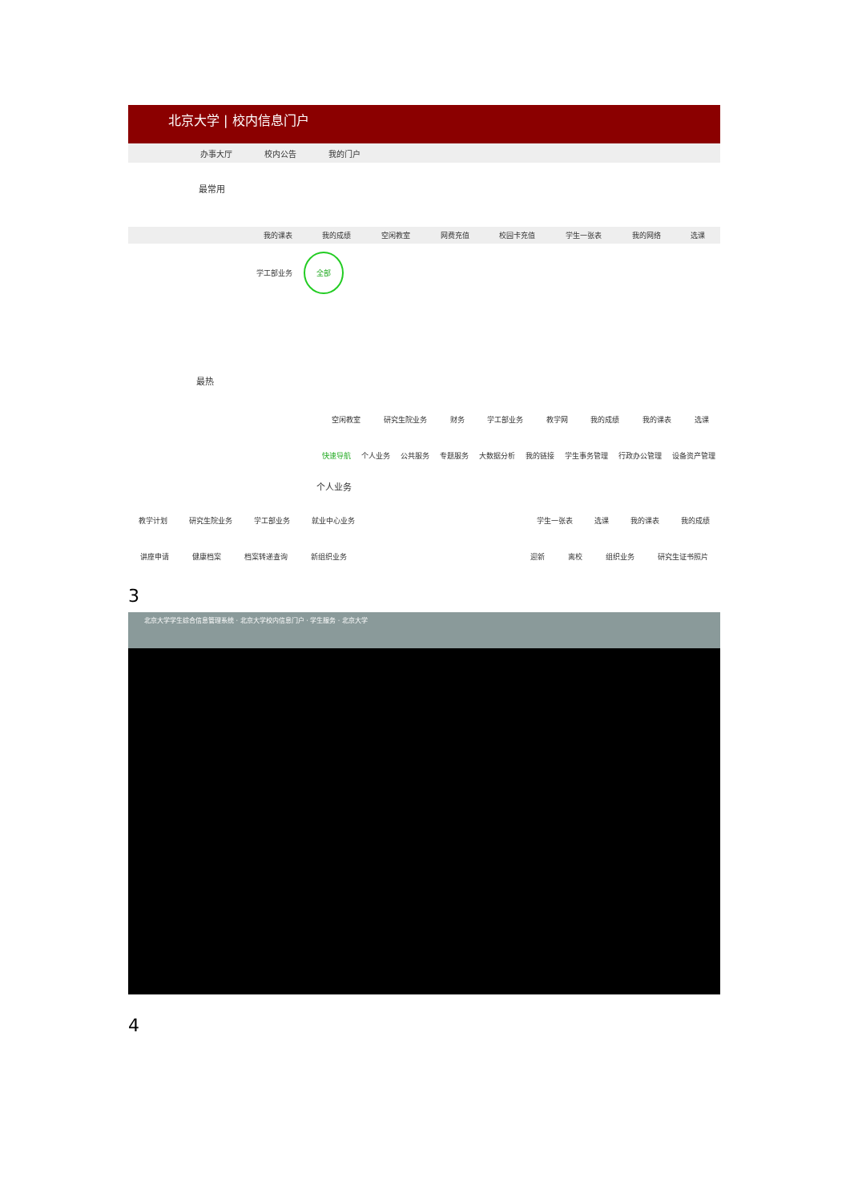北京大学 | 校内信息门户
办事大厅 校内公告 我的门户
最常用
我的课表 我的成绩 空闲教室 网费充值 校园卡充值 学生一张表 我的网络 选课
学工部业务 全部
最热
空闲教室 研究生院业务 财务 学工部业务 教学网 我的成绩 我的课表 选课
快速导航 个人业务 公共服务 专题服务 大数据分析 我的链接 学生事务管理 行政办公管理 设备资产管理
个人业务
教学计划 研究生院业务 学工部业务 就业中心业务 学生一张表 选课 我的课表 我的成绩
讲座申请 健康档案 档案转递查询 新组织业务 迎新 离校 组织业务 研究生证书照片
3
北京大学学生综合信息管理系统 · 北京大学校内信息门户 · 学生服务 · 北京大学
4